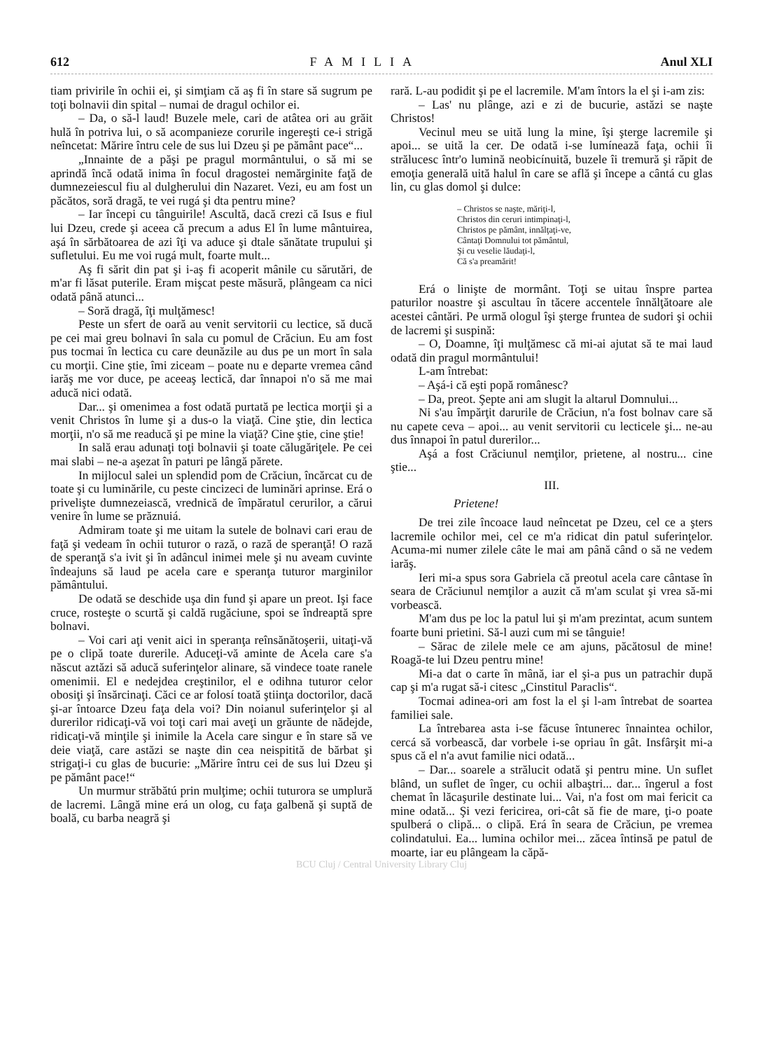612 FAMILIA Anul XLI
tiam privirile în ochii ei, şi simţiam că aş fi în stare să sugrum pe toţi bolnavii din spital – numai de dragul ochilor ei.
– Da, o să-l laud! Buzele mele, cari de atâtea ori au grăit hulă în potriva lui, o să acompanieze corurile ingereşti ce-i strigă neîncetat: Mărire întru cele de sus lui Dzeu şi pe pământ pace“...
„Innainte de a păşi pe pragul mormântului, o să mi se aprindă încă odată inima în focul dragostei nemărginite faţă de dumnezeiescul fiu al dulgherului din Nazaret. Vezi, eu am fost un păcătos, soră dragă, te vei rugá şi dta pentru mine?
– Iar începi cu tânguirile! Ascultă, dacă crezi că Isus e fiul lui Dzeu, crede şi aceea că precum a adus El în lume mântuirea, aşá în sărbătoarea de azi îţi va aduce şi dtale sănătate trupului şi sufletului. Eu me voi rugá mult, foarte mult...
Aş fi sărit din pat şi i-aş fi acoperit mânile cu sărutări, de m'ar fi lăsat puterile. Eram mişcat peste măsură, plângeam ca nici odată până atunci...
– Soră dragă, îţi mulţămesc!
Peste un sfert de oară au venit servitorii cu lectice, să ducă pe cei mai greu bolnavi în sala cu pomul de Crăciun. Eu am fost pus tocmai în lectica cu care deunăzile au dus pe un mort în sala cu morţii. Cine ştie, îmi ziceam – poate nu e departe vremea când iarăş me vor duce, pe aceeaş lectică, dar înnapoi n'o să me mai aducă nici odată.
Dar... şi omenimea a fost odată purtată pe lectica morţii şi a venit Christos în lume şi a dus-o la viaţă. Cine ştie, din lectica morţii, n'o să me readucă şi pe mine la viaţă? Cine ştie, cine ştie!
In sală erau adunaţi toţi bolnavii şi toate călugăriţele. Pe cei mai slabi – ne-a aşezat în paturi pe lângă părete.
In mijlocul salei un splendid pom de Crăciun, încărcat cu de toate şi cu luminările, cu peste cincizeci de luminări aprinse. Erá o privelişte dumnezeiască, vrednică de împăratul cerurilor, a cărui venire în lume se prăznuiá.
Admiram toate şi me uitam la sutele de bolnavi cari erau de faţă şi vedeam în ochii tuturor o rază, o rază de speranţă! O rază de speranţă s'a ivit şi în adâncul inimei mele şi nu aveam cuvinte îndeajuns să laud pe acela care e speranţa tuturor marginilor pământului.
De odată se deschide uşa din fund şi apare un preot. Işi face cruce, rosteşte o scurtă şi caldă rugăciune, spoi se îndreaptă spre bolnavi.
– Voi cari aţi venit aici in speranţa reînsănătoşerii, uitaţi-vă pe o clipă toate durerile. Aduceţi-vă aminte de Acela care s'a născut aztăzi să aducă suferinţelor alinare, să vindece toate ranele omenimii. El e nedejdea creştinilor, el e odihna tuturor celor obosiţi şi însărcinaţi. Căci ce ar folosí toată ştiinţa doctorilor, dacă şi-ar întoarce Dzeu faţa dela voi? Din noianul suferinţelor şi al durerilor ridicaţi-vă voi toţi cari mai aveţi un grăunte de nădejde, ridicaţi-vă minţile şi inimile la Acela care singur e în stare să ve deie viaţă, care astăzi se naşte din cea neispitită de bărbat şi strigaţi-i cu glas de bucurie: „Mărire întru cei de sus lui Dzeu şi pe pământ pace!“
Un murmur străbătú prin mulţime; ochii tuturora se umplură de lacremi. Lângă mine erá un olog, cu faţa galbenă şi suptă de boală, cu barba neagră şi
rară. L-au podidit şi pe el lacremile. M'am întors la el şi i-am zis:
– Las' nu plânge, azi e zi de bucurie, astăzi se naşte Christos!
Vecinul meu se uită lung la mine, îşi şterge lacremile şi apoi... se uită la cer. De odată i-se lumínează faţa, ochii îi strălucesc într'o lumină neobicínuită, buzele îi tremură şi răpit de emoţia generală uită halul în care se află şi începe a cântá cu glas lin, cu glas domol şi dulce:
– Christos se naşte, măriţi-l,
Christos din ceruri intimpinaţi-l,
Christos pe pământ, innălţaţi-ve,
Cântaţi Domnului tot pământul,
Şi cu veselie lăudaţi-l,
Că s'a preamărit!
Erá o linişte de mormânt. Toţi se uitau înspre partea paturilor noastre şi ascultau în tăcere accentele înnălţătoare ale acestei cântări. Pe urmă ologul îşi şterge fruntea de sudori şi ochii de lacremi şi suspină:
– O, Doamne, îţi mulţămesc că mi-ai ajutat să te mai laud odată din pragul mormântului!
L-am întrebat:
– Aşá-i că eşti popă românesc?
– Da, preot. Şepte ani am slugit la altarul Domnului...
Ni s'au împărţit darurile de Crăciun, n'a fost bolnav care să nu capete ceva – apoi... au venit servitorii cu lecticele şi... ne-au dus înnapoi în patul durerilor...
Aşá a fost Crăciunul nemţilor, prietene, al nostru... cine ştie...
III.
Prietene!
De trei zile încoace laud neîncetat pe Dzeu, cel ce a şters lacremile ochilor mei, cel ce m'a ridicat din patul suferinţelor. Acuma-mi numer zilele câte le mai am până când o să ne vedem iarăş.
Ieri mi-a spus sora Gabriela că preotul acela care cântase în seara de Crăciunul nemţilor a auzit că m'am sculat şi vrea să-mi vorbească.
M'am dus pe loc la patul lui şi m'am prezintat, acum suntem foarte buni prietini. Să-l auzi cum mi se tânguie!
– Sărac de zilele mele ce am ajuns, păcătosul de mine! Roagă-te lui Dzeu pentru mine!
Mi-a dat o carte în mână, iar el şi-a pus un patrachir după cap şi m'a rugat să-i citesc „Cinstitul Paraclis“.
Tocmai adineа-ori am fost la el şi l-am întrebat de soartea familiei sale.
La întrebarea asta i-se făcuse întunerec înnaintea ochilor, cercá să vorbească, dar vorbele i-se opriau în gât. Insfârşit mi-a spus că el n'a avut familie nici odată...
– Dar... soarele a strălucit odată şi pentru mine. Un suflet blând, un suflet de înger, cu ochii albaştri... dar... îngerul a fost chemat în lăcaşurile destinate lui... Vai, n'a fost om mai fericit ca mine odată... Şi vezi fericirea, ori-cât să fie de mare, ţi-o poate spulberá o clipă... o clipă. Erá în seara de Crăciun, pe vremea colindatului. Ea... lumina ochilor mei... zăcea întinsă pe patul de moarte, iar eu plângeam la căpă-
BCU Cluj / Central University Library Cluj